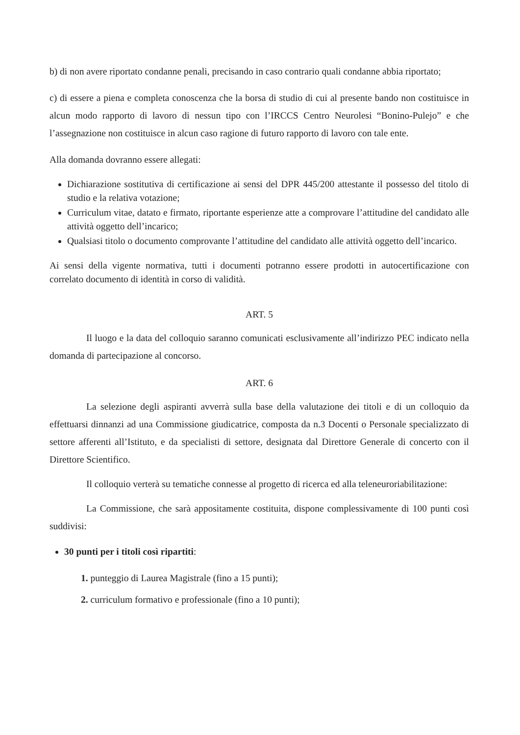b) di non avere riportato condanne penali, precisando in caso contrario quali condanne abbia riportato;
c) di essere a piena e completa conoscenza che la borsa di studio di cui al presente bando non costituisce in alcun modo rapporto di lavoro di nessun tipo con l’IRCCS Centro Neurolesi “Bonino-Pulejo” e che l’assegnazione non costituisce in alcun caso ragione di futuro rapporto di lavoro con tale ente.
Alla domanda dovranno essere allegati:
Dichiarazione sostitutiva di certificazione ai sensi del DPR 445/200 attestante il possesso del titolo di studio e la relativa votazione;
Curriculum vitae, datato e firmato, riportante esperienze atte a comprovare l’attitudine del candidato alle attività oggetto dell’incarico;
Qualsiasi titolo o documento comprovante l’attitudine del candidato alle attività oggetto dell’incarico.
Ai sensi della vigente normativa, tutti i documenti potranno essere prodotti in autocertificazione con correlato documento di identità in corso di validità.
ART. 5
Il luogo e la data del colloquio saranno comunicati esclusivamente all’indirizzo PEC indicato nella domanda di partecipazione al concorso.
ART. 6
La selezione degli aspiranti avverrà sulla base della valutazione dei titoli e di un colloquio da effettuarsi dinnanzi ad una Commissione giudicatrice, composta da n.3 Docenti o Personale specializzato di settore afferenti all’Istituto, e da specialisti di settore, designata dal Direttore Generale di concerto con il Direttore Scientifico.
Il colloquio verterà su tematiche connesse al progetto di ricerca ed alla teleneuroriabilitazione:
La Commissione, che sarà appositamente costituita, dispone complessivamente di 100 punti così suddivisi:
30 punti per i titoli così ripartiti:
1. punteggio di Laurea Magistrale (fino a 15 punti);
2. curriculum formativo e professionale (fino a 10 punti);